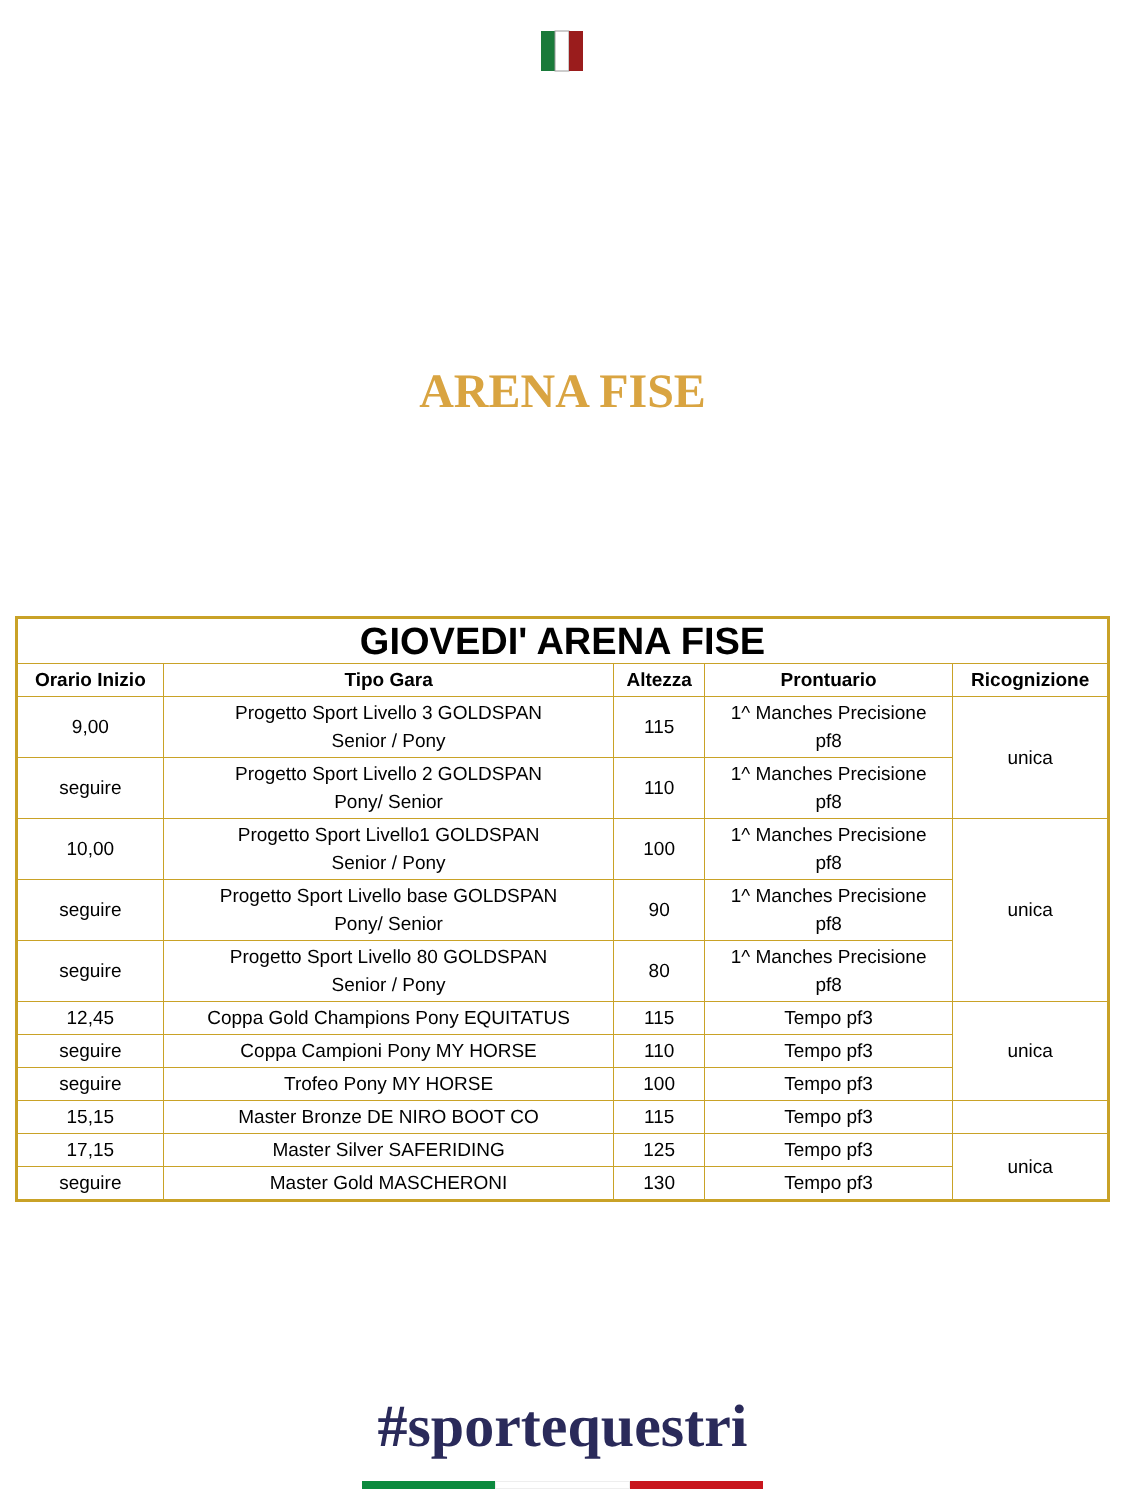ARENA FISE
| GIOVEDI' ARENA FISE | | | | |
| Orario Inizio | Tipo Gara | Altezza | Prontuario | Ricognizione |
| 9,00 | Progetto Sport Livello 3 GOLDSPAN Senior / Pony | 115 | 1^ Manches Precisione pf8 | unica |
| seguire | Progetto Sport Livello 2 GOLDSPAN Pony/ Senior | 110 | 1^ Manches Precisione pf8 | |
| 10,00 | Progetto Sport Livello1 GOLDSPAN Senior / Pony | 100 | 1^ Manches Precisione pf8 | unica |
| seguire | Progetto Sport Livello base GOLDSPAN Pony/ Senior | 90 | 1^ Manches Precisione pf8 | |
| seguire | Progetto Sport Livello 80 GOLDSPAN Senior / Pony | 80 | 1^ Manches Precisione pf8 | |
| 12,45 | Coppa Gold Champions Pony EQUITATUS | 115 | Tempo pf3 | unica |
| seguire | Coppa Campioni Pony MY HORSE | 110 | Tempo pf3 | |
| seguire | Trofeo Pony MY HORSE | 100 | Tempo pf3 | |
| 15,15 | Master Bronze DE NIRO BOOT CO | 115 | Tempo pf3 | |
| 17,15 | Master Silver SAFERIDING | 125 | Tempo pf3 | unica |
| seguire | Master Gold MASCHERONI | 130 | Tempo pf3 | |
#sportequestri